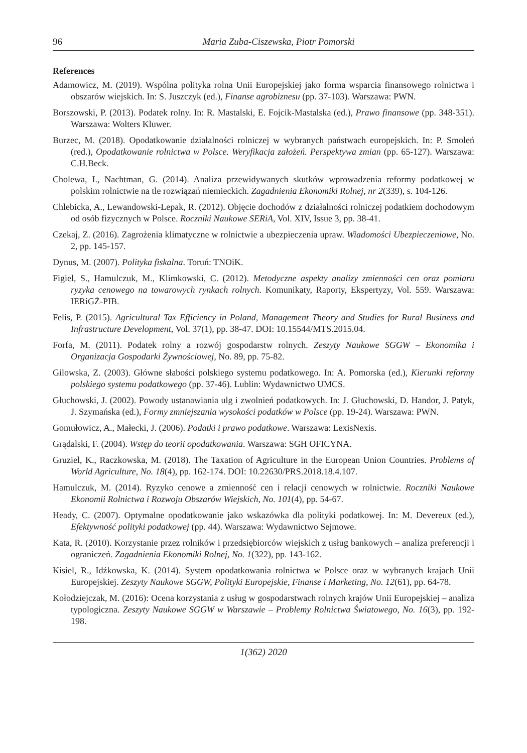96 Maria Zuba-Ciszewska, Piotr Pomorski
References
Adamowicz, M. (2019). Wspólna polityka rolna Unii Europejskiej jako forma wsparcia finansowego rolnictwa i obszarów wiejskich. In: S. Juszczyk (ed.), Finanse agrobiznesu (pp. 37-103). Warszawa: PWN.
Borszowski, P. (2013). Podatek rolny. In: R. Mastalski, E. Fojcik-Mastalska (ed.), Prawo finansowe (pp. 348-351). Warszawa: Wolters Kluwer.
Burzec, M. (2018). Opodatkowanie działalności rolniczej w wybranych państwach europejskich. In: P. Smoleń (red.), Opodatkowanie rolnictwa w Polsce. Weryfikacja założeń. Perspektywa zmian (pp. 65-127). Warszawa: C.H.Beck.
Cholewa, I., Nachtman, G. (2014). Analiza przewidywanych skutków wprowadzenia reformy podatkowej w polskim rolnictwie na tle rozwiązań niemieckich. Zagadnienia Ekonomiki Rolnej, nr 2(339), s. 104-126.
Chlebicka, A., Lewandowski-Lepak, R. (2012). Objęcie dochodów z działalności rolniczej podatkiem dochodowym od osób fizycznych w Polsce. Roczniki Naukowe SERiA, Vol. XIV, Issue 3, pp. 38-41.
Czekaj, Z. (2016). Zagrożenia klimatyczne w rolnictwie a ubezpieczenia upraw. Wiadomości Ubezpieczeniowe, No. 2, pp. 145-157.
Dynus, M. (2007). Polityka fiskalna. Toruń: TNOiK.
Figiel, S., Hamulczuk, M., Klimkowski, C. (2012). Metodyczne aspekty analizy zmienności cen oraz pomiaru ryzyka cenowego na towarowych rynkach rolnych. Komunikaty, Raporty, Ekspertyzy, Vol. 559. Warszawa: IERiGŻ-PIB.
Felis, P. (2015). Agricultural Tax Efficiency in Poland, Management Theory and Studies for Rural Business and Infrastructure Development, Vol. 37(1), pp. 38-47. DOI: 10.15544/MTS.2015.04.
Forfa, M. (2011). Podatek rolny a rozwój gospodarstw rolnych. Zeszyty Naukowe SGGW – Ekonomika i Organizacja Gospodarki Żywnościowej, No. 89, pp. 75-82.
Gilowska, Z. (2003). Główne słabości polskiego systemu podatkowego. In: A. Pomorska (ed.), Kierunki reformy polskiego systemu podatkowego (pp. 37-46). Lublin: Wydawnictwo UMCS.
Głuchowski, J. (2002). Powody ustanawiania ulg i zwolnień podatkowych. In: J. Głuchowski, D. Handor, J. Patyk, J. Szymańska (ed.), Formy zmniejszania wysokości podatków w Polsce (pp. 19-24). Warszawa: PWN.
Gomułowicz, A., Małecki, J. (2006). Podatki i prawo podatkowe. Warszawa: LexisNexis.
Grądalski, F. (2004). Wstęp do teorii opodatkowania. Warszawa: SGH OFICYNA.
Gruziel, K., Raczkowska, M. (2018). The Taxation of Agriculture in the European Union Countries. Problems of World Agriculture, No. 18(4), pp. 162-174. DOI: 10.22630/PRS.2018.18.4.107.
Hamulczuk, M. (2014). Ryzyko cenowe a zmienność cen i relacji cenowych w rolnictwie. Roczniki Naukowe Ekonomii Rolnictwa i Rozwoju Obszarów Wiejskich, No. 101(4), pp. 54-67.
Heady, C. (2007). Optymalne opodatkowanie jako wskazówka dla polityki podatkowej. In: M. Devereux (ed.), Efektywność polityki podatkowej (pp. 44). Warszawa: Wydawnictwo Sejmowe.
Kata, R. (2010). Korzystanie przez rolników i przedsiębiorców wiejskich z usług bankowych – analiza preferencji i ograniczeń. Zagadnienia Ekonomiki Rolnej, No. 1(322), pp. 143-162.
Kisiel, R., Idźkowska, K. (2014). System opodatkowania rolnictwa w Polsce oraz w wybranych krajach Unii Europejskiej. Zeszyty Naukowe SGGW, Polityki Europejskie, Finanse i Marketing, No. 12(61), pp. 64-78.
Kołodziejczak, M. (2016): Ocena korzystania z usług w gospodarstwach rolnych krajów Unii Europejskiej – analiza typologiczna. Zeszyty Naukowe SGGW w Warszawie – Problemy Rolnictwa Światowego, No. 16(3), pp. 192-198.
1(362) 2020